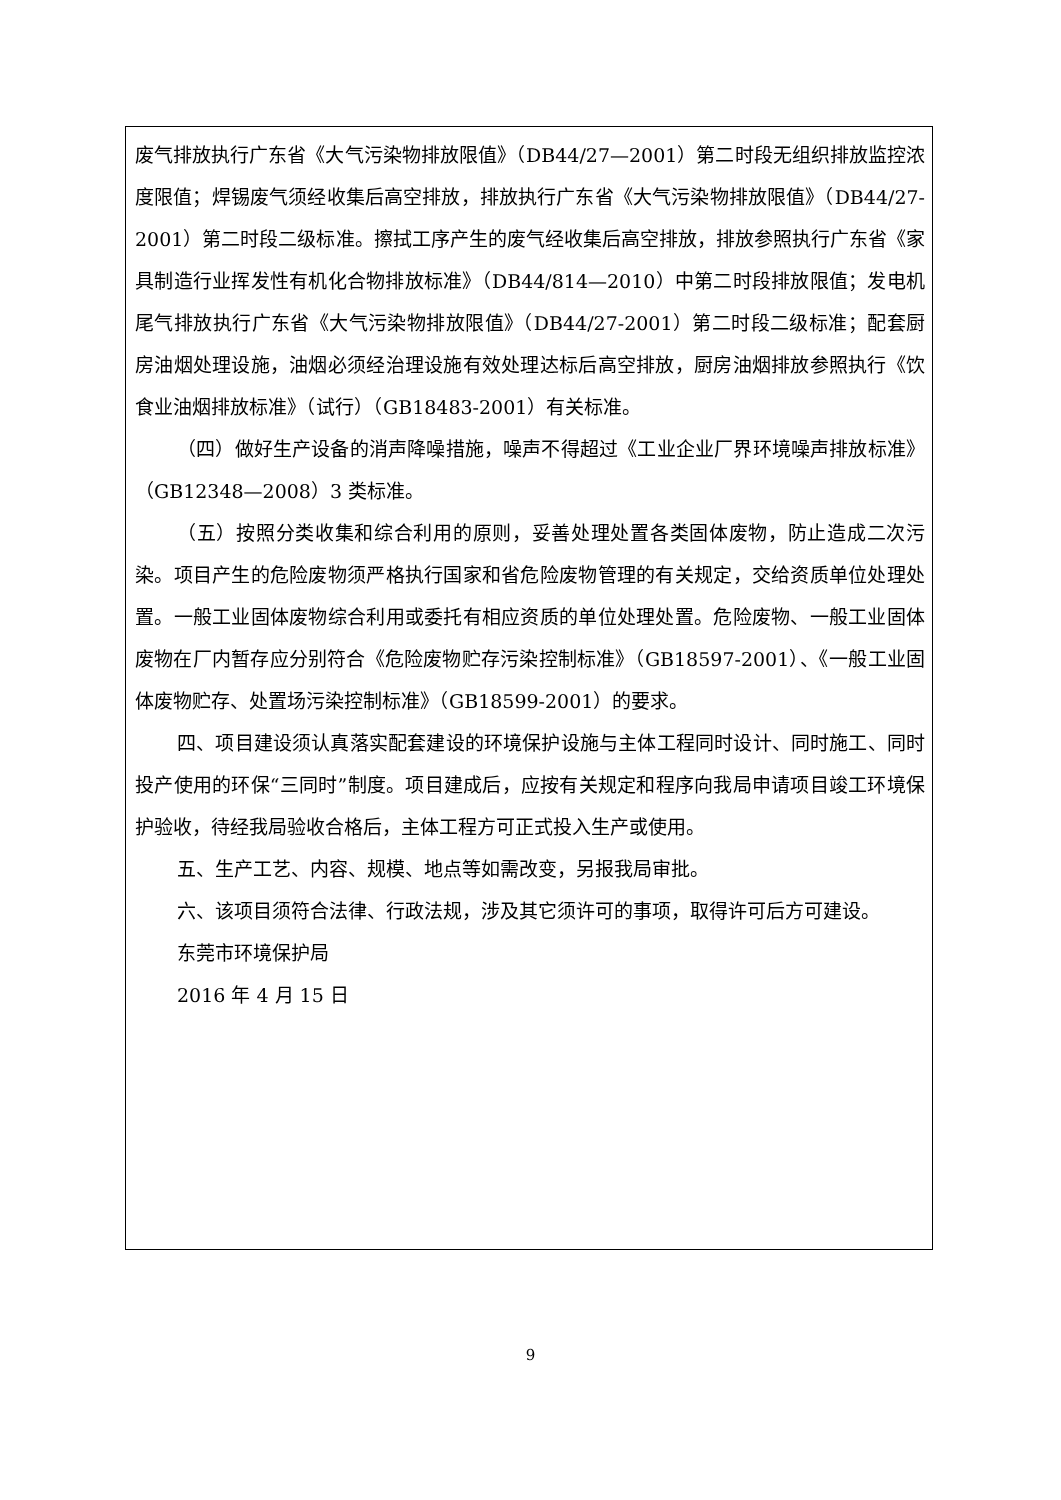废气排放执行广东省《大气污染物排放限值》（DB44/27—2001）第二时段无组织排放监控浓度限值；焊锡废气须经收集后高空排放，排放执行广东省《大气污染物排放限值》（DB44/27-2001）第二时段二级标准。擦拭工序产生的废气经收集后高空排放，排放参照执行广东省《家具制造行业挥发性有机化合物排放标准》（DB44/814—2010）中第二时段排放限值；发电机尾气排放执行广东省《大气污染物排放限值》（DB44/27-2001）第二时段二级标准；配套厨房油烟处理设施，油烟必须经治理设施有效处理达标后高空排放，厨房油烟排放参照执行《饮食业油烟排放标准》（试行）（GB18483-2001）有关标准。
（四）做好生产设备的消声降噪措施，噪声不得超过《工业企业厂界环境噪声排放标准》（GB12348—2008）3 类标准。
（五）按照分类收集和综合利用的原则，妥善处理处置各类固体废物，防止造成二次污染。项目产生的危险废物须严格执行国家和省危险废物管理的有关规定，交给资质单位处理处置。一般工业固体废物综合利用或委托有相应资质的单位处理处置。危险废物、一般工业固体废物在厂内暂存应分别符合《危险废物贮存污染控制标准》（GB18597-2001）、《一般工业固体废物贮存、处置场污染控制标准》（GB18599-2001）的要求。
四、项目建设须认真落实配套建设的环境保护设施与主体工程同时设计、同时施工、同时投产使用的环保“三同时”制度。项目建成后，应按有关规定和程序向我局申请项目竣工环境保护验收，待经我局验收合格后，主体工程方可正式投入生产或使用。
五、生产工艺、内容、规模、地点等如需改变，另报我局审批。
六、该项目须符合法律、行政法规，涉及其它须许可的事项，取得许可后方可建设。
东莞市环境保护局
2016 年 4 月 15 日
9